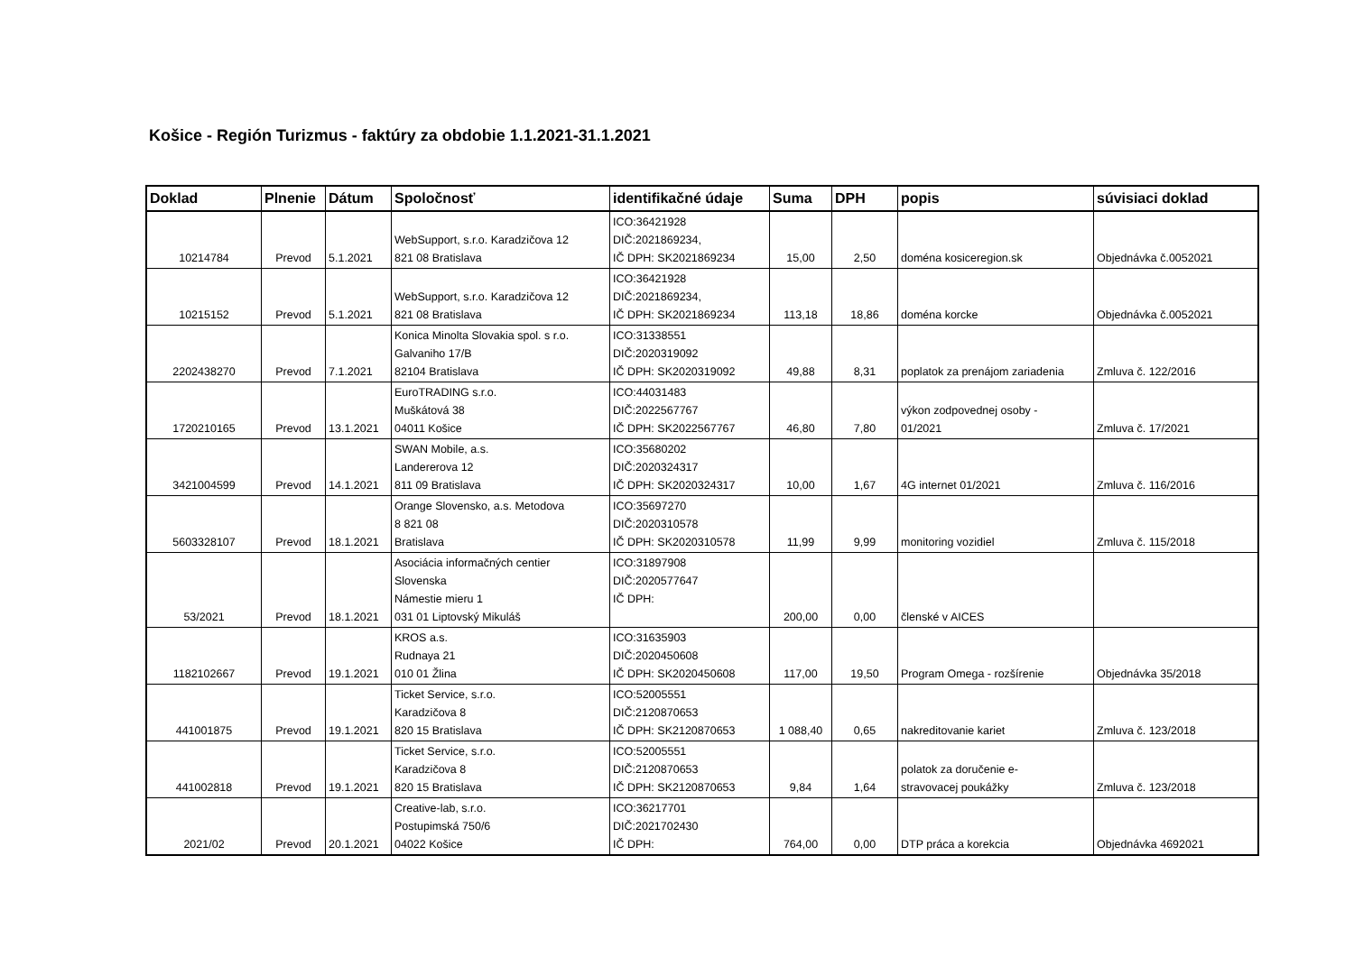Košice - Región Turizmus - faktúry za obdobie 1.1.2021-31.1.2021
| Doklad | Plnenie | Dátum | Spoločnosť | identifikačné údaje | Suma | DPH | popis | súvisiaci doklad |
| --- | --- | --- | --- | --- | --- | --- | --- | --- |
| 10214784 | Prevod | 5.1.2021 | WebSupport, s.r.o. Karadzičova 12 821 08 Bratislava | ICO:36421928 DIČ:2021869234, IČ DPH: SK2021869234 | 15,00 | 2,50 | doména kosiceregion.sk | Objednávka č.0052021 |
| 10215152 | Prevod | 5.1.2021 | WebSupport, s.r.o. Karadzičova 12 821 08 Bratislava | ICO:36421928 DIČ:2021869234, IČ DPH: SK2021869234 | 113,18 | 18,86 | doména korcke | Objednávka č.0052021 |
| 2202438270 | Prevod | 7.1.2021 | Konica Minolta Slovakia spol. s r.o. Galvaniho 17/B 82104 Bratislava | ICO:31338551 DIČ:2020319092 IČ DPH: SK2020319092 | 49,88 | 8,31 | poplatok za prenájom zariadenia | Zmluva č. 122/2016 |
| 1720210165 | Prevod | 13.1.2021 | EuroTRADING s.r.o. Muškátová 38 04011 Košice | ICO:44031483 DIČ:2022567767 IČ DPH: SK2022567767 | 46,80 | 7,80 | výkon zodpovednej osoby - 01/2021 | Zmluva č. 17/2021 |
| 3421004599 | Prevod | 14.1.2021 | SWAN Mobile, a.s. Landererova 12 811 09 Bratislava | ICO:35680202 DIČ:2020324317 IČ DPH: SK2020324317 | 10,00 | 1,67 | 4G internet 01/2021 | Zmluva č. 116/2016 |
| 5603328107 | Prevod | 18.1.2021 | Orange Slovensko, a.s. Metodova 8 821 08 Bratislava | ICO:35697270 DIČ:2020310578 IČ DPH: SK2020310578 | 11,99 | 9,99 | monitoring vozidiel | Zmluva č. 115/2018 |
| 53/2021 | Prevod | 18.1.2021 | Asociácia informačných centier Slovenska Námestie mieru 1 031 01 Liptovský Mikuláš | ICO:31897908 DIČ:2020577647 IČ DPH: | 200,00 | 0,00 | členské v AICES | |
| 1182102667 | Prevod | 19.1.2021 | KROS a.s. Rudnaya 21 010 01 Žlina | ICO:31635903 DIČ:2020450608 IČ DPH: SK2020450608 | 117,00 | 19,50 | Program Omega - rozšírenie | Objednávka 35/2018 |
| 441001875 | Prevod | 19.1.2021 | Ticket Service, s.r.o. Karadzičova 8 820 15 Bratislava | ICO:52005551 DIČ:2120870653 IČ DPH: SK2120870653 | 1 088,40 | 0,65 | nakreditovanie kariet | Zmluva č. 123/2018 |
| 441002818 | Prevod | 19.1.2021 | Ticket Service, s.r.o. Karadzičova 8 820 15 Bratislava | ICO:52005551 DIČ:2120870653 IČ DPH: SK2120870653 | 9,84 | 1,64 | polatok za doručenie e- stravovacej poukážky | Zmluva č. 123/2018 |
| 2021/02 | Prevod | 20.1.2021 | Creative-lab, s.r.o. Postupimská 750/6 04022 Košice | ICO:36217701 DIČ:2021702430 IČ DPH: | 764,00 | 0,00 | DTP práca a korekcia | Objednávka 4692021 |